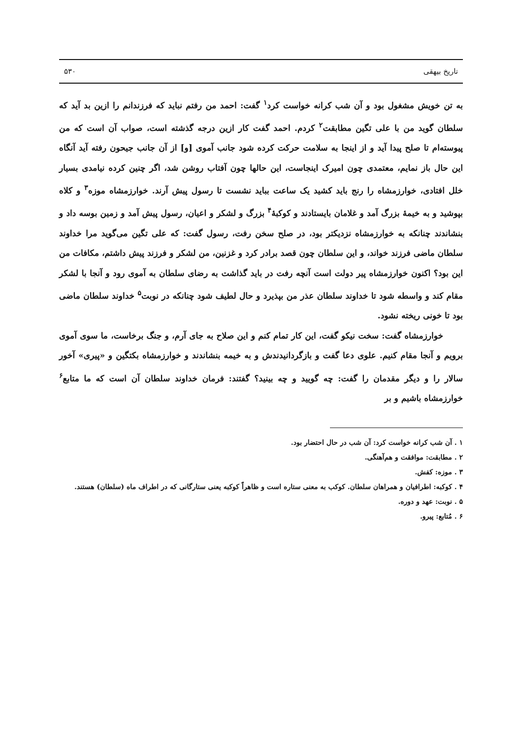تاریخ بیهقی ۵۳۰
به تن خویش مشغول بود و آن شب کرانه خواست کرد<sup>۱</sup> گفت: احمد من رفتم نباید که فرزندانم را ازین بد آید که سلطان گوید من با علی تگین مطابقت<sup>۲</sup> کردم. احمد گفت کار ازین درجه گذشته است، صواب آن است که من پیوسته‌ام تا صلح پیدا آید و از اینجا به سلامت حرکت کرده شود جانب آموی [و] از آن جانب جیحون رفته آید آنگاه این حال باز نمایم، معتمدی چون امیرک اینجاست، این حالها چون آفتاب روشن شد، اگر چنین کرده نیامدی بسیار خلل افتادی، خوارزمشاه را رنج باید کشید یک ساعت بباید نشست تا رسول پیش آرند. خوارزمشاه موزه<sup>۳</sup> و کلاه بپوشید و به خیمهٔ بزرگ آمد و غلامان بایستادند و کوکبهٔ<sup>۴</sup> بزرگ و لشکر و اعیان، رسول پیش آمد و زمین بوسه داد و بنشاندند چنانکه به خوارزمشاه نزدیکتر بود، در صلح سخن رفت، رسول گفت: که علی تگین می‌گوید مرا خداوند سلطان ماضی فرزند خواند، و این سلطان چون قصد برادر کرد و غزنین، من لشکر و فرزند پیش داشتم، مکافات من این بود؟ اکنون خوارزمشاه پیر دولت است آنچه رفت در باید گذاشت به رضای سلطان به آموی رود و آنجا با لشکر مقام کند و واسطه شود تا خداوند سلطان عذر من بپذیرد و حال لطیف شود چنانکه در نوبت<sup>۵</sup> خداوند سلطان ماضی بود تا خونی ریخته نشود.
خوارزمشاه گفت: سخت نیکو گفت، این کار تمام کنم و این صلاح به جای آرم، و جنگ برخاست، ما سوی آموی برویم و آنجا مقام کنیم. علوی دعا گفت و بازگردانیدندش و به خیمه بنشاندند و خوارزمشاه بکتگین و «پیری» آخور سالار را و دیگر مقدمان را گفت: چه گویید و چه بینید؟ گفتند: فرمان خداوند سلطان آن است که ما متابع<sup>۶</sup> خوارزمشاه باشیم و بر
۱ . آن شب کرانه خواست کرد: آن شب در حال احتضار بود.
۲ . مطابقت: موافقت و هم‌آهنگی.
۳ . موزه: کفش.
۴ . کوکبه: اطرافیان و همراهان سلطان. کوکب به معنی ستاره است و ظاهراً کوکبه یعنی ستارگانی که در اطراف ماه (سلطان) هستند.
۵ . نوبت: عهد و دوره.
۶ . مُتابع: پیرو.